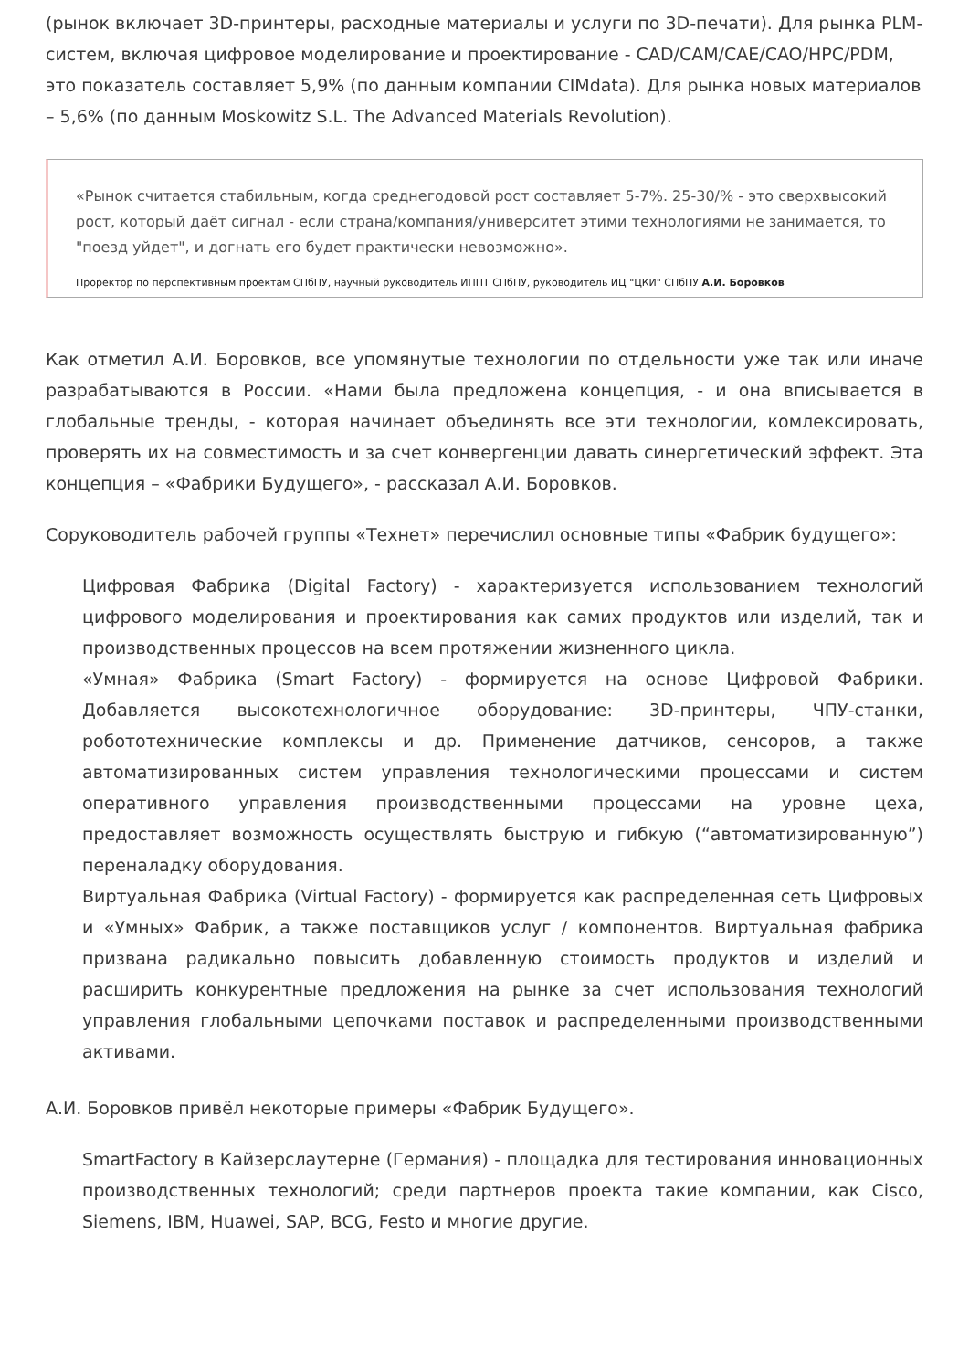(рынок включает 3D-принтеры, расходные материалы и услуги по 3D-печати). Для рынка PLM-систем, включая цифровое моделирование и проектирование - CAD/CAM/CAE/CAO/HPC/PDM, это показатель составляет 5,9% (по данным компании CIMdata). Для рынка новых материалов – 5,6% (по данным Moskowitz S.L. The Advanced Materials Revolution).
«Рынок считается стабильным, когда среднегодовой рост составляет 5-7%. 25-30/% - это сверхвысокий рост, который даёт сигнал - если страна/компания/университет этими технологиями не занимается, то "поезд уйдет", и догнать его будет практически невозможно».
Проректор по перспективным проектам СПбПУ, научный руководитель ИППТ СПбПУ, руководитель ИЦ "ЦКИ" СПбПУ А.И. Боровков
Как отметил А.И. Боровков, все упомянутые технологии по отдельности уже так или иначе разрабатываются в России. «Нами была предложена концепция, - и она вписывается в глобальные тренды, - которая начинает объединять все эти технологии, комлексировать, проверять их на совместимость и за счет конвергенции давать синергетический эффект. Эта концепция – «Фабрики Будущего», - рассказал А.И. Боровков.
Соруководитель рабочей группы «Технет» перечислил основные типы «Фабрик будущего»:
Цифровая Фабрика (Digital Factory) - характеризуется использованием технологий цифрового моделирования и проектирования как самих продуктов или изделий, так и производственных процессов на всем протяжении жизненного цикла.
«Умная» Фабрика (Smart Factory) - формируется на основе Цифровой Фабрики. Добавляется высокотехнологичное оборудование: 3D-принтеры, ЧПУ-станки, робототехнические комплексы и др. Применение датчиков, сенсоров, а также автоматизированных систем управления технологическими процессами и систем оперативного управления производственными процессами на уровне цеха, предоставляет возможность осуществлять быструю и гибкую (“автоматизированную”) переналадку оборудования.
Виртуальная Фабрика (Virtual Factory) - формируется как распределенная сеть Цифровых и «Умных» Фабрик, а также поставщиков услуг / компонентов. Виртуальная фабрика призвана радикально повысить добавленную стоимость продуктов и изделий и расширить конкурентные предложения на рынке за счет использования технологий управления глобальными цепочками поставок и распределенными производственными активами.
А.И. Боровков привёл некоторые примеры «Фабрик Будущего».
SmartFactory в Кайзерслаутерне (Германия) - площадка для тестирования инновационных производственных технологий; среди партнеров проекта такие компании, как Cisco, Siemens, IBM, Huawei, SAP, BCG, Festo и многие другие.